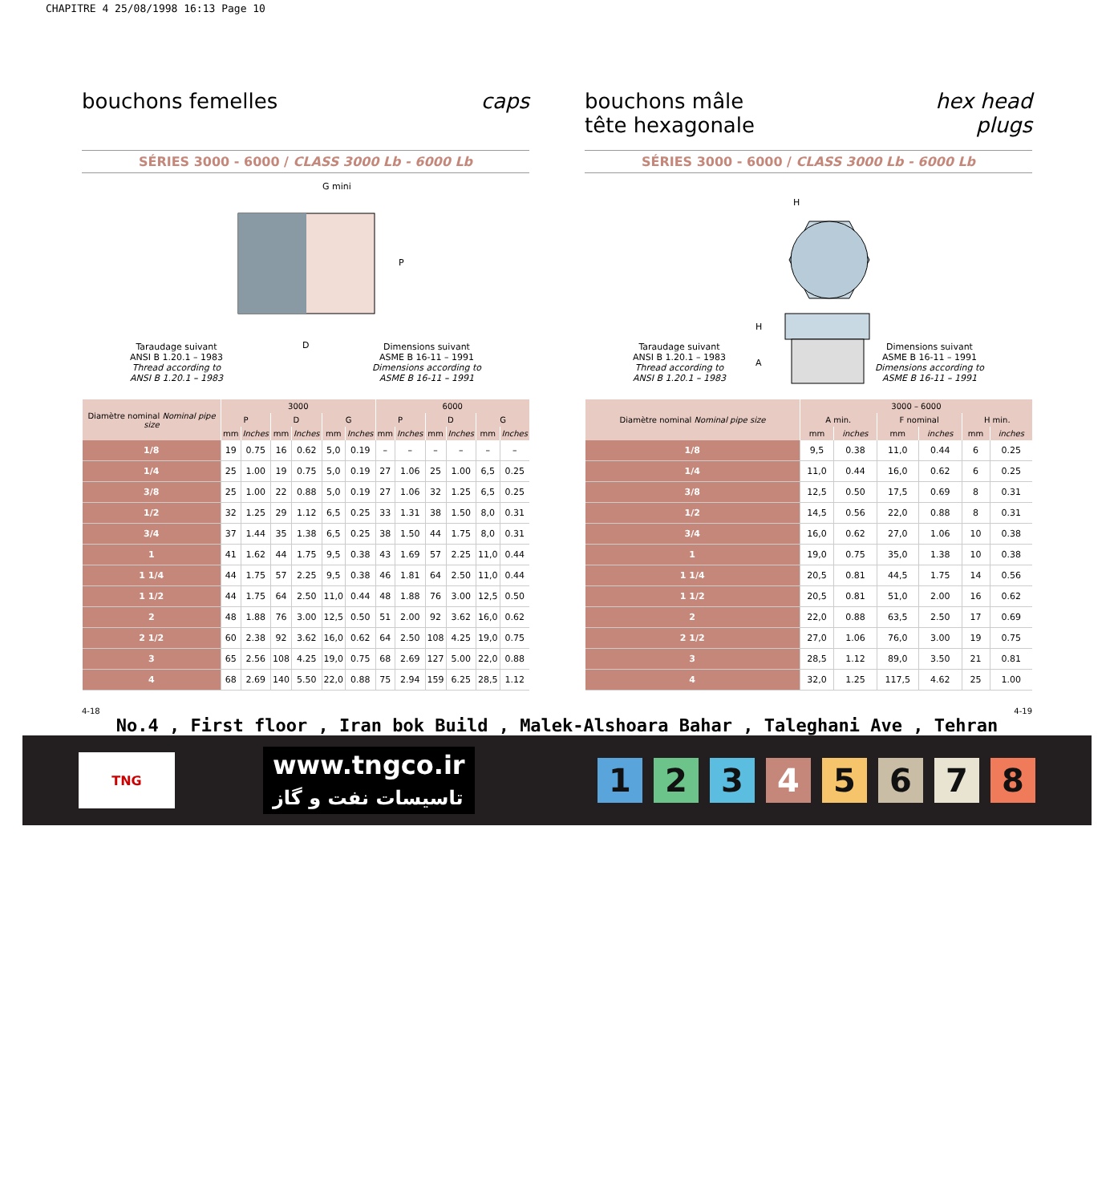CHAPITRE 4 25/08/1998 16:13 Page 10
bouchons femelles caps
SÉRIES 3000 - 6000 / CLASS 3000 Lb - 6000 Lb
G mini
P
D
Taraudage suivant
ANSI B 1.20.1 – 1983
Thread according to
ANSI B 1.20.1 – 1983
Dimensions suivant
ASME B 16-11 – 1991
Dimensions according to
ASME B 16-11 – 1991
| Diamètre nominal Nominal pipe size | 3000 | | | | | | 6000 | | | | | |
| --- | --- | --- | --- | --- | --- | --- | --- | --- | --- | --- | --- | --- |
| | P | | D | | G | | P | | D | | G | |
| | mm | Inches | mm | Inches | mm | Inches | mm | Inches | mm | Inches | mm | Inches |
| 1/8 | 19 | 0.75 | 16 | 0.62 | 5,0 | 0.19 | – | – | – | – | – | – |
| 1/4 | 25 | 1.00 | 19 | 0.75 | 5,0 | 0.19 | 27 | 1.06 | 25 | 1.00 | 6,5 | 0.25 |
| 3/8 | 25 | 1.00 | 22 | 0.88 | 5,0 | 0.19 | 27 | 1.06 | 32 | 1.25 | 6,5 | 0.25 |
| 1/2 | 32 | 1.25 | 29 | 1.12 | 6,5 | 0.25 | 33 | 1.31 | 38 | 1.50 | 8,0 | 0.31 |
| 3/4 | 37 | 1.44 | 35 | 1.38 | 6,5 | 0.25 | 38 | 1.50 | 44 | 1.75 | 8,0 | 0.31 |
| 1 | 41 | 1.62 | 44 | 1.75 | 9,5 | 0.38 | 43 | 1.69 | 57 | 2.25 | 11,0 | 0.44 |
| 1 1/4 | 44 | 1.75 | 57 | 2.25 | 9,5 | 0.38 | 46 | 1.81 | 64 | 2.50 | 11,0 | 0.44 |
| 1 1/2 | 44 | 1.75 | 64 | 2.50 | 11,0 | 0.44 | 48 | 1.88 | 76 | 3.00 | 12,5 | 0.50 |
| 2 | 48 | 1.88 | 76 | 3.00 | 12,5 | 0.50 | 51 | 2.00 | 92 | 3.62 | 16,0 | 0.62 |
| 2 1/2 | 60 | 2.38 | 92 | 3.62 | 16,0 | 0.62 | 64 | 2.50 | 108 | 4.25 | 19,0 | 0.75 |
| 3 | 65 | 2.56 | 108 | 4.25 | 19,0 | 0.75 | 68 | 2.69 | 127 | 5.00 | 22,0 | 0.88 |
| 4 | 68 | 2.69 | 140 | 5.50 | 22,0 | 0.88 | 75 | 2.94 | 159 | 6.25 | 28,5 | 1.12 |
bouchons mâle
tête hexagonale hex head
plugs
SÉRIES 3000 - 6000 / CLASS 3000 Lb - 6000 Lb
H
H
A
Taraudage suivant
ANSI B 1.20.1 – 1983
Thread according to
ANSI B 1.20.1 – 1983
Dimensions suivant
ASME B 16-11 – 1991
Dimensions according to
ASME B 16-11 – 1991
| Diamètre nominal Nominal pipe size | 3000 – 6000 | | | | | |
| --- | --- | --- | --- | --- | --- | --- |
| | A min. | | F nominal | | H min. | |
| | mm | inches | mm | inches | mm | inches |
| 1/8 | 9,5 | 0.38 | 11,0 | 0.44 | 6 | 0.25 |
| 1/4 | 11,0 | 0.44 | 16,0 | 0.62 | 6 | 0.25 |
| 3/8 | 12,5 | 0.50 | 17,5 | 0.69 | 8 | 0.31 |
| 1/2 | 14,5 | 0.56 | 22,0 | 0.88 | 8 | 0.31 |
| 3/4 | 16,0 | 0.62 | 27,0 | 1.06 | 10 | 0.38 |
| 1 | 19,0 | 0.75 | 35,0 | 1.38 | 10 | 0.38 |
| 1 1/4 | 20,5 | 0.81 | 44,5 | 1.75 | 14 | 0.56 |
| 1 1/2 | 20,5 | 0.81 | 51,0 | 2.00 | 16 | 0.62 |
| 2 | 22,0 | 0.88 | 63,5 | 2.50 | 17 | 0.69 |
| 2 1/2 | 27,0 | 1.06 | 76,0 | 3.00 | 19 | 0.75 |
| 3 | 28,5 | 1.12 | 89,0 | 3.50 | 21 | 0.81 |
| 4 | 32,0 | 1.25 | 117,5 | 4.62 | 25 | 1.00 |
4-18 4-19
No.4 , First floor , Iran bok Build , Malek-Alshoara Bahar , Taleghani Ave , Tehran
TNG
www.tngco.ir
تاسیسات نفت و گاز
12345678